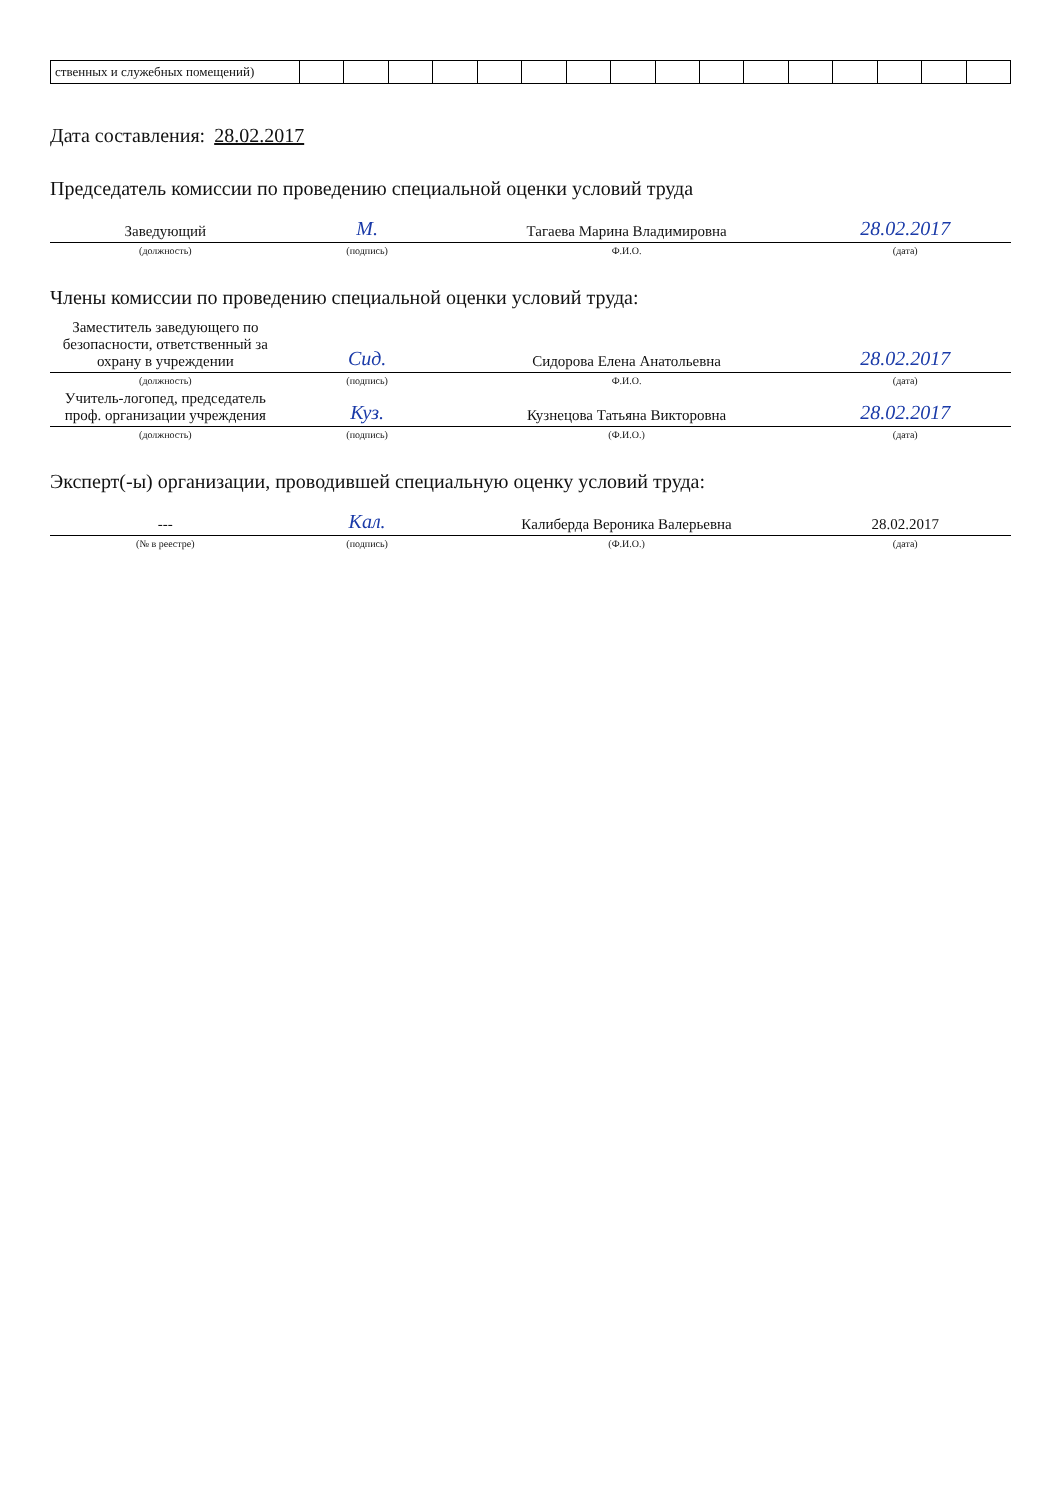| ственных и служебных помещений) | | | | | | | | | | | | | | | | |
Дата составления: 28.02.2017
Председатель комиссии по проведению специальной оценки условий труда
| Заведующий | М. | Тагаева Марина Владимировна | 28.02.2017 |
| (должность) | (подпись) | Ф.И.О. | (дата) |
Члены комиссии по проведению специальной оценки условий труда:
| Заместитель заведующего по безопасности, ответственный за охрану в учреждении | Сид. | Сидорова Елена Анатольевна | 28.02.2017 |
| (должность) | (подпись) | Ф.И.О. | (дата) |
| Учитель-логопед, председатель проф. организации учреждения | Куз. | Кузнецова Татьяна Викторовна | 28.02.2017 |
| (должность) | (подпись) | (Ф.И.О.) | (дата) |
Эксперт(-ы) организации, проводившей специальную оценку условий труда:
| --- | Кал. | Калиберда Вероника Валерьевна | 28.02.2017 |
| (№ в реестре) | (подпись) | (Ф.И.О.) | (дата) |